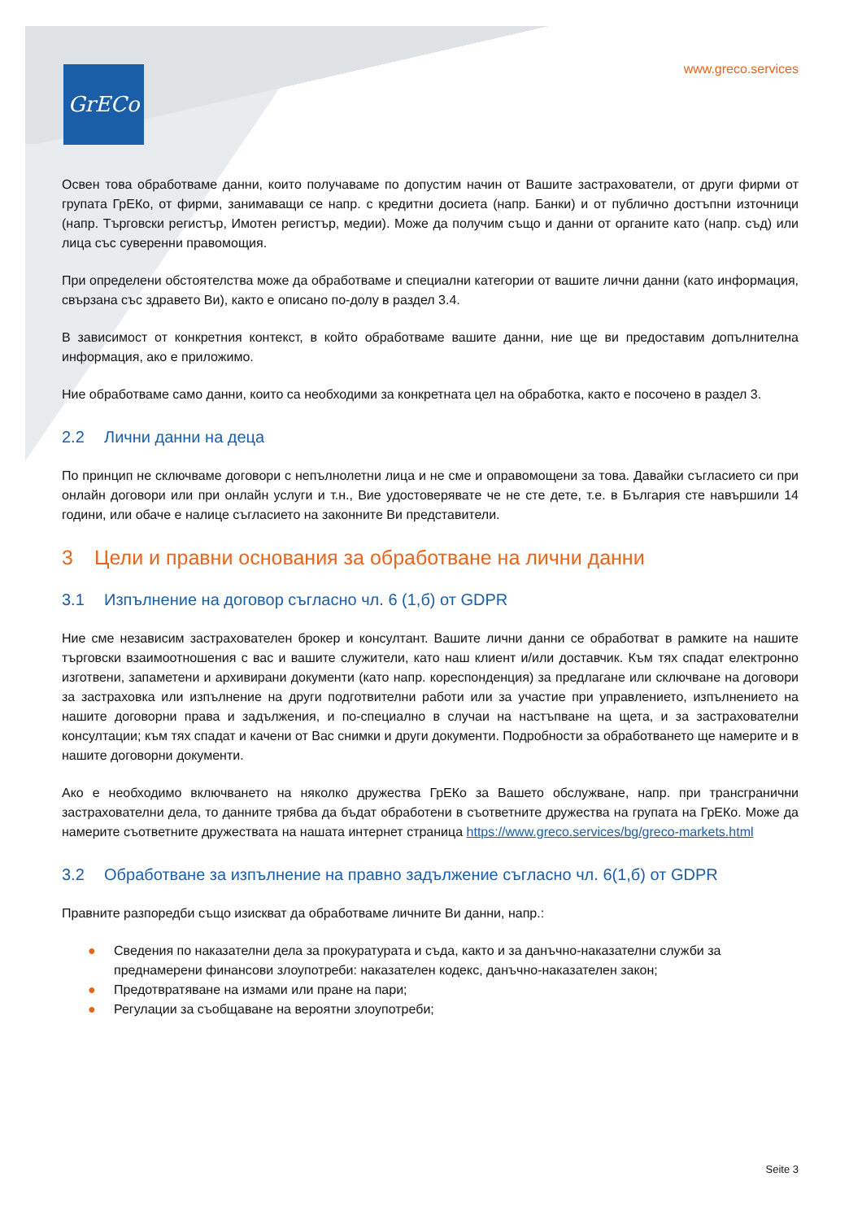GrECo www.greco.services
Освен това обработваме данни, които получаваме по допустим начин от Вашите застрахователи, от други фирми от групата ГрЕКо, от фирми, занимаващи се напр. с кредитни досиета (напр. Банки) и от публично достъпни източници (напр. Търговски регистър, Имотен регистър, медии). Може да получим също и данни от органите като (напр. съд) или лица със суверенни правомощия.
При определени обстоятелства може да обработваме и специални категории от вашите лични данни (като информация, свързана със здравето Ви), както е описано по-долу в раздел 3.4.
В зависимост от конкретния контекст, в който обработваме вашите данни, ние ще ви предоставим допълнителна информация, ако е приложимо.
Ние обработваме само данни, които са необходими за конкретната цел на обработка, както е посочено в раздел 3.
2.2 Лични данни на деца
По принцип не сключваме договори с непълнолетни лица и не сме и оправомощени за това. Давайки съгласието си при онлайн договори или при онлайн услуги и т.н., Вие удостоверявате че не сте дете, т.е. в България сте навършили 14 години, или обаче е налице съгласието на законните Ви представители.
3 Цели и правни основания за обработване на лични данни
3.1 Изпълнение на договор съгласно чл. 6 (1,б) от GDPR
Ние сме независим застрахователен брокер и консултант. Вашите лични данни се обработват в рамките на нашите търговски взаимоотношения с вас и вашите служители, като наш клиент и/или доставчик. Към тях спадат електронно изготвени, запаметени и архивирани документи (като напр. кореспонденция) за предлагане или сключване на договори за застраховка или изпълнение на други подготвителни работи или за участие при управлението, изпълнението на нашите договорни права и задължения, и по-специално в случаи на настъпване на щета, и за застрахователни консултации; към тях спадат и качени от Вас снимки и други документи. Подробности за обработването ще намерите и в нашите договорни документи.
Ако е необходимо включването на няколко дружества ГрЕКо за Вашето обслужване, напр. при трансгранични застрахователни дела, то данните трябва да бъдат обработени в съответните дружества на групата на ГрЕКо. Може да намерите съответните дружествата на нашата интернет страница https://www.greco.services/bg/greco-markets.html
3.2 Обработване за изпълнение на правно задължение съгласно чл. 6(1,б) от GDPR
Правните разпоредби също изискват да обработваме личните Ви данни, напр.:
● Сведения по наказателни дела за прокуратурата и съда, както и за данъчно-наказателни служби за преднамерени финансови злоупотреби: наказателен кодекс, данъчно-наказателен закон;
● Предотвратяване на измами или пране на пари;
● Регулации за съобщаване на вероятни злоупотреби;
Seite 3